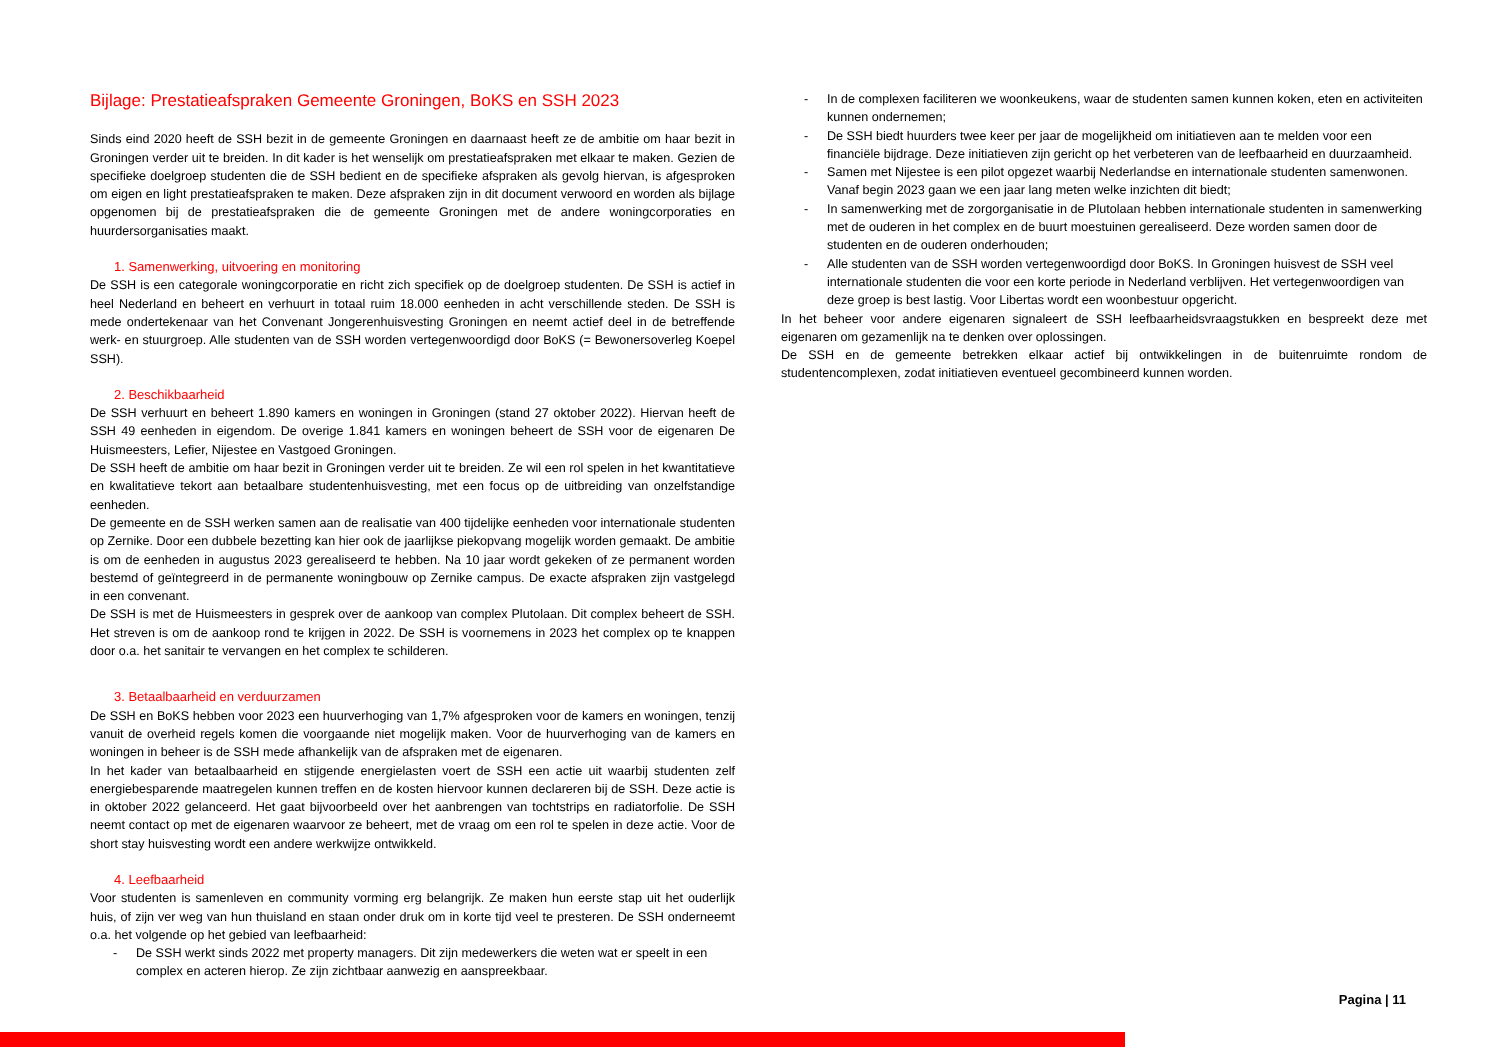Bijlage: Prestatieafspraken Gemeente Groningen, BoKS en SSH 2023
Sinds eind 2020 heeft de SSH bezit in de gemeente Groningen en daarnaast heeft ze de ambitie om haar bezit in Groningen verder uit te breiden. In dit kader is het wenselijk om prestatieafspraken met elkaar te maken. Gezien de specifieke doelgroep studenten die de SSH bedient en de specifieke afspraken als gevolg hiervan, is afgesproken om eigen en light prestatieafspraken te maken. Deze afspraken zijn in dit document verwoord en worden als bijlage opgenomen bij de prestatieafspraken die de gemeente Groningen met de andere woningcorporaties en huurdersorganisaties maakt.
1. Samenwerking, uitvoering en monitoring
De SSH is een categorale woningcorporatie en richt zich specifiek op de doelgroep studenten. De SSH is actief in heel Nederland en beheert en verhuurt in totaal ruim 18.000 eenheden in acht verschillende steden. De SSH is mede ondertekenaar van het Convenant Jongerenhuisvesting Groningen en neemt actief deel in de betreffende werk- en stuurgroep. Alle studenten van de SSH worden vertegenwoordigd door BoKS (= Bewonersoverleg Koepel SSH).
2. Beschikbaarheid
De SSH verhuurt en beheert 1.890 kamers en woningen in Groningen (stand 27 oktober 2022). Hiervan heeft de SSH 49 eenheden in eigendom. De overige 1.841 kamers en woningen beheert de SSH voor de eigenaren De Huismeesters, Lefier, Nijestee en Vastgoed Groningen.
De SSH heeft de ambitie om haar bezit in Groningen verder uit te breiden. Ze wil een rol spelen in het kwantitatieve en kwalitatieve tekort aan betaalbare studentenhuisvesting, met een focus op de uitbreiding van onzelfstandige eenheden.
De gemeente en de SSH werken samen aan de realisatie van 400 tijdelijke eenheden voor internationale studenten op Zernike. Door een dubbele bezetting kan hier ook de jaarlijkse piekopvang mogelijk worden gemaakt. De ambitie is om de eenheden in augustus 2023 gerealiseerd te hebben. Na 10 jaar wordt gekeken of ze permanent worden bestemd of geïntegreerd in de permanente woningbouw op Zernike campus. De exacte afspraken zijn vastgelegd in een convenant.
De SSH is met de Huismeesters in gesprek over de aankoop van complex Plutolaan. Dit complex beheert de SSH. Het streven is om de aankoop rond te krijgen in 2022. De SSH is voornemens in 2023 het complex op te knappen door o.a. het sanitair te vervangen en het complex te schilderen.
3. Betaalbaarheid en verduurzamen
De SSH en BoKS hebben voor 2023 een huurverhoging van 1,7% afgesproken voor de kamers en woningen, tenzij vanuit de overheid regels komen die voorgaande niet mogelijk maken. Voor de huurverhoging van de kamers en woningen in beheer is de SSH mede afhankelijk van de afspraken met de eigenaren.
In het kader van betaalbaarheid en stijgende energielasten voert de SSH een actie uit waarbij studenten zelf energiebesparende maatregelen kunnen treffen en de kosten hiervoor kunnen declareren bij de SSH. Deze actie is in oktober 2022 gelanceerd. Het gaat bijvoorbeeld over het aanbrengen van tochtstrips en radiatorfolie. De SSH neemt contact op met de eigenaren waarvoor ze beheert, met de vraag om een rol te spelen in deze actie. Voor de short stay huisvesting wordt een andere werkwijze ontwikkeld.
4. Leefbaarheid
Voor studenten is samenleven en community vorming erg belangrijk. Ze maken hun eerste stap uit het ouderlijk huis, of zijn ver weg van hun thuisland en staan onder druk om in korte tijd veel te presteren. De SSH onderneemt o.a. het volgende op het gebied van leefbaarheid:
- De SSH werkt sinds 2022 met property managers. Dit zijn medewerkers die weten wat er speelt in een complex en acteren hierop. Ze zijn zichtbaar aanwezig en aanspreekbaar.
- In de complexen faciliteren we woonkeukens, waar de studenten samen kunnen koken, eten en activiteiten kunnen ondernemen;
- De SSH biedt huurders twee keer per jaar de mogelijkheid om initiatieven aan te melden voor een financiële bijdrage. Deze initiatieven zijn gericht op het verbeteren van de leefbaarheid en duurzaamheid.
- Samen met Nijestee is een pilot opgezet waarbij Nederlandse en internationale studenten samenwonen. Vanaf begin 2023 gaan we een jaar lang meten welke inzichten dit biedt;
- In samenwerking met de zorgorganisatie in de Plutolaan hebben internationale studenten in samenwerking met de ouderen in het complex en de buurt moestuinen gerealiseerd. Deze worden samen door de studenten en de ouderen onderhouden;
- Alle studenten van de SSH worden vertegenwoordigd door BoKS. In Groningen huisvest de SSH veel internationale studenten die voor een korte periode in Nederland verblijven. Het vertegenwoordigen van deze groep is best lastig. Voor Libertas wordt een woonbestuur opgericht.
In het beheer voor andere eigenaren signaleert de SSH leefbaarheidsvraagstukken en bespreekt deze met eigenaren om gezamenlijk na te denken over oplossingen.
De SSH en de gemeente betrekken elkaar actief bij ontwikkelingen in de buitenruimte rondom de studentencomplexen, zodat initiatieven eventueel gecombineerd kunnen worden.
Pagina | 11